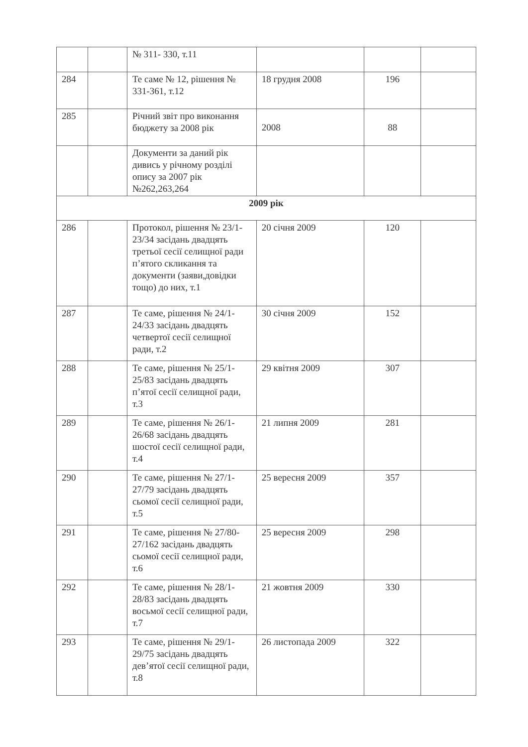| | | № 311- 330, т.11 | | | |
| 284 | | Те саме № 12, рішення № 331-361, т.12 | 18 грудня 2008 | 196 | |
| 285 | | Річний звіт про виконання бюджету за 2008 рік | 2008 | 88 | |
| | | Документи за даний рік дивись у річному розділі опису за 2007 рік №262,263,264 | | | |
| 2009 рік | | | | | |
| 286 | | Протокол, рішення № 23/1-23/34 засідань двадцять третьої сесії селищної ради п’ятого скликання та документи (заяви,довідки тощо) до них, т.1 | 20 січня 2009 | 120 | |
| 287 | | Те саме, рішення № 24/1-24/33 засідань двадцять четвертої сесії селищної ради, т.2 | 30 січня 2009 | 152 | |
| 288 | | Те саме, рішення № 25/1-25/83 засідань двадцять п’ятої сесії селищної ради, т.3 | 29 квітня 2009 | 307 | |
| 289 | | Те саме, рішення № 26/1-26/68 засідань двадцять шостої сесії селищної ради, т.4 | 21 липня 2009 | 281 | |
| 290 | | Те саме, рішення № 27/1-27/79 засідань двадцять сьомої сесії селищної ради, т.5 | 25 вересня 2009 | 357 | |
| 291 | | Те саме, рішення № 27/80-27/162 засідань двадцять сьомої сесії селищної ради, т.6 | 25 вересня 2009 | 298 | |
| 292 | | Те саме, рішення № 28/1-28/83 засідань двадцять восьмої сесії селищної ради, т.7 | 21 жовтня 2009 | 330 | |
| 293 | | Те саме, рішення № 29/1-29/75 засідань двадцять дев’ятої сесії селищної ради, т.8 | 26 листопада 2009 | 322 | |